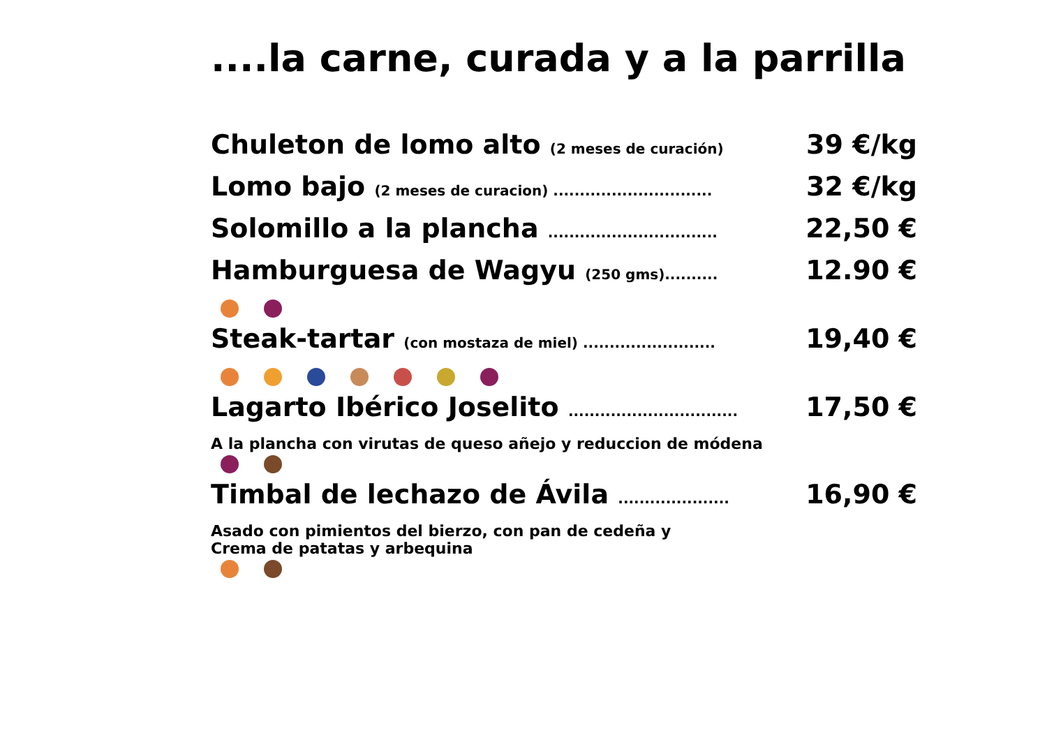....la carne, curada y a la parrilla
Chuleton de lomo alto (2 meses de curación) 39 €/kg
Lomo bajo (2 meses de curacion) .............................. 32 €/kg
Solomillo a la plancha ................................ 22,50 €
Hamburguesa de Wagyu (250 gms).......... 12.90 €
Steak-tartar (con mostaza de miel) ......................... 19,40 €
Lagarto Ibérico Joselito ................................ 17,50 €
A la plancha con virutas de queso añejo y reduccion de módena
Timbal de lechazo de Ávila ..................... 16,90 €
Asado con pimientos del bierzo, con pan de cedeña y
Crema de patatas y arbequina